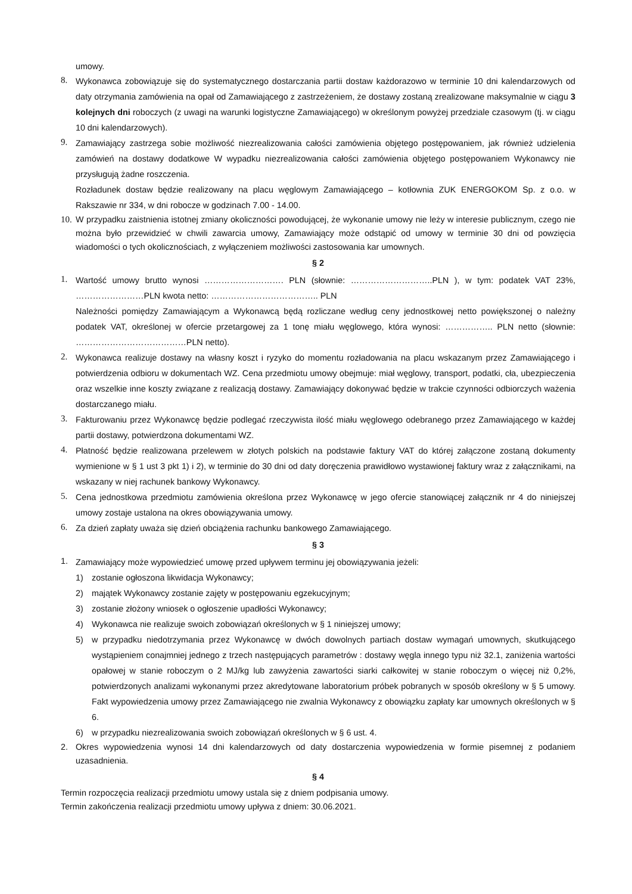umowy.
8. Wykonawca zobowiązuje się do systematycznego dostarczania partii dostaw każdorazowo w terminie 10 dni kalendarzowych od daty otrzymania zamówienia na opał od Zamawiającego z zastrzeżeniem, że dostawy zostaną zrealizowane maksymalnie w ciągu 3 kolejnych dni roboczych (z uwagi na warunki logistyczne Zamawiającego) w określonym powyżej przedziale czasowym (tj. w ciągu 10 dni kalendarzowych).
9. Zamawiający zastrzega sobie możliwość niezrealizowania całości zamówienia objętego postępowaniem, jak również udzielenia zamówień na dostawy dodatkowe W wypadku niezrealizowania całości zamówienia objętego postępowaniem Wykonawcy nie przysługują żadne roszczenia.
Rozładunek dostaw będzie realizowany na placu węglowym Zamawiającego – kotłownia ZUK ENERGOKOM Sp. z o.o. w Rakszawie nr 334, w dni robocze w godzinach 7.00 - 14.00.
10. W przypadku zaistnienia istotnej zmiany okoliczności powodującej, że wykonanie umowy nie leży w interesie publicznym, czego nie można było przewidzieć w chwili zawarcia umowy, Zamawiający może odstąpić od umowy w terminie 30 dni od powzięcia wiadomości o tych okolicznościach, z wyłączeniem możliwości zastosowania kar umownych.
§ 2
1. Wartość umowy brutto wynosi ………………………. PLN (słownie: ………………………..PLN ), w tym: podatek VAT 23%, ……………………PLN kwota netto: ……………………………….. PLN
Należności pomiędzy Zamawiającym a Wykonawcą będą rozliczane według ceny jednostkowej netto powiększonej o należny podatek VAT, określonej w ofercie przetargowej za 1 tonę miału węglowego, która wynosi: …………….. PLN netto (słownie: …………………………………PLN netto).
2. Wykonawca realizuje dostawy na własny koszt i ryzyko do momentu rozładowania na placu wskazanym przez Zamawiającego i potwierdzenia odbioru w dokumentach WZ. Cena przedmiotu umowy obejmuje: miał węglowy, transport, podatki, cła, ubezpieczenia oraz wszelkie inne koszty związane z realizacją dostawy. Zamawiający dokonywać będzie w trakcie czynności odbiorczych ważenia dostarczanego miału.
3. Fakturowaniu przez Wykonawcę będzie podlegać rzeczywista ilość miału węglowego odebranego przez Zamawiającego w każdej partii dostawy, potwierdzona dokumentami WZ.
4. Płatność będzie realizowana przelewem w złotych polskich na podstawie faktury VAT do której załączone zostaną dokumenty wymienione w § 1 ust 3 pkt 1) i 2), w terminie do 30 dni od daty doręczenia prawidłowo wystawionej faktury wraz z załącznikami, na wskazany w niej rachunek bankowy Wykonawcy.
5. Cena jednostkowa przedmiotu zamówienia określona przez Wykonawcę w jego ofercie stanowiącej załącznik nr 4 do niniejszej umowy zostaje ustalona na okres obowiązywania umowy.
6. Za dzień zapłaty uważa się dzień obciążenia rachunku bankowego Zamawiającego.
§ 3
1. Zamawiający może wypowiedzieć umowę przed upływem terminu jej obowiązywania jeżeli:
1) zostanie ogłoszona likwidacja Wykonawcy;
2) majątek Wykonawcy zostanie zajęty w postępowaniu egzekucyjnym;
3) zostanie złożony wniosek o ogłoszenie upadłości Wykonawcy;
4) Wykonawca nie realizuje swoich zobowiązań określonych w § 1 niniejszej umowy;
5) w przypadku niedotrzymania przez Wykonawcę w dwóch dowolnych partiach dostaw wymagań umownych, skutkującego wystąpieniem conajmniej jednego z trzech następujących parametrów : dostawy węgla innego typu niż 32.1, zaniżenia wartości opałowej w stanie roboczym o 2 MJ/kg lub zawyżenia zawartości siarki całkowitej w stanie roboczym o więcej niż 0,2%, potwierdzonych analizami wykonanymi przez akredytowane laboratorium próbek pobranych w sposób określony w § 5 umowy. Fakt wypowiedzenia umowy przez Zamawiającego nie zwalnia Wykonawcy z obowiązku zapłaty kar umownych określonych w § 6.
6) w przypadku niezrealizowania swoich zobowiązań określonych w § 6 ust. 4.
2. Okres wypowiedzenia wynosi 14 dni kalendarzowych od daty dostarczenia wypowiedzenia w formie pisemnej z podaniem uzasadnienia.
§ 4
Termin rozpoczęcia realizacji przedmiotu umowy ustala się z dniem podpisania umowy.
Termin zakończenia realizacji przedmiotu umowy upływa z dniem: 30.06.2021.